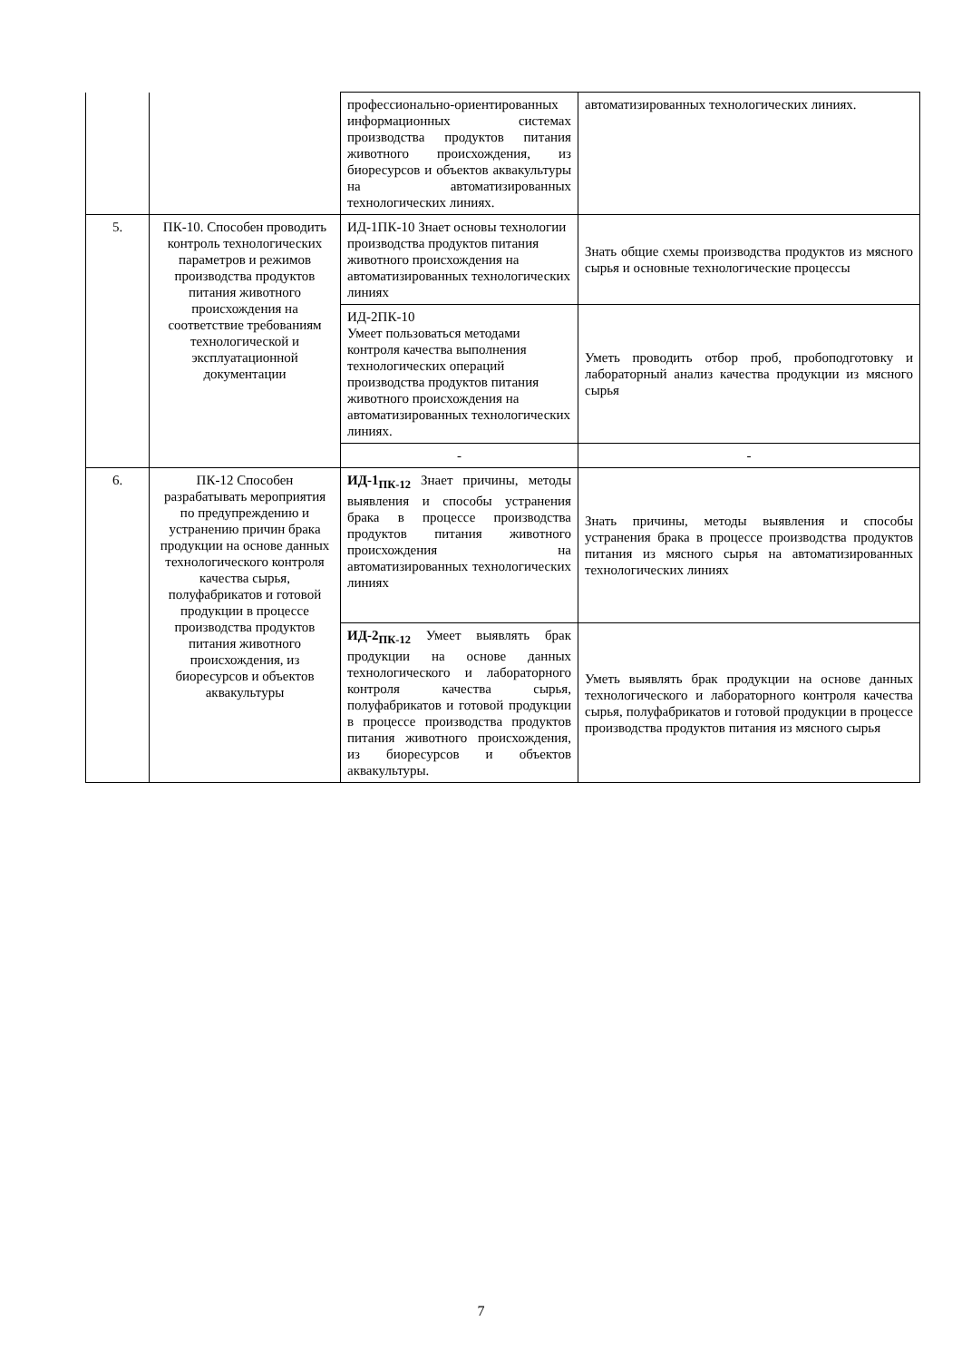| | | профессионально-ориентированных информационных системах производства продуктов питания животного происхождения, из биоресурсов и объектов аквакультуры на автоматизированных технологических линиях. | автоматизированных технологических линиях. |
| 5. | ПК-10. Способен проводить контроль технологических параметров и режимов производства продуктов питания животного происхождения на соответствие требованиям технологической и эксплуатационной документации | ИД-1ПК-10 Знает основы технологии производства продуктов питания животного происхождения на автоматизированных технологических линиях | Знать общие схемы производства продуктов из мясного сырья и основные технологические процессы |
| | | ИД-2ПК-10 Умеет пользоваться методами контроля качества выполнения технологических операций производства продуктов питания животного происхождения на автоматизированных технологических линиях. | Уметь проводить отбор проб, пробоподготовку и лабораторный анализ качества продукции из мясного сырья |
| | | - | - |
| 6. | ПК-12 Способен разрабатывать мероприятия по предупреждению и устранению причин брака продукции на основе данных технологического контроля качества сырья, полуфабрикатов и готовой продукции в процессе производства продуктов питания животного происхождения, из биоресурсов и объектов аквакультуры | ИД-1<sub>ПК-12</sub> Знает причины, методы выявления и способы устранения брака в процессе производства продуктов питания животного происхождения на автоматизированных технологических линиях | Знать причины, методы выявления и способы устранения брака в процессе производства продуктов питания из мясного сырья на автоматизированных технологических линиях |
| | | ИД-2<sub>ПК-12</sub> Умеет выявлять брак продукции на основе данных технологического и лабораторного контроля качества сырья, полуфабрикатов и готовой продукции в процессе производства продуктов питания животного происхождения, из биоресурсов и объектов аквакультуры. | Уметь выявлять брак продукции на основе данных технологического и лабораторного контроля качества сырья, полуфабрикатов и готовой продукции в процессе производства продуктов питания из мясного сырья |
7